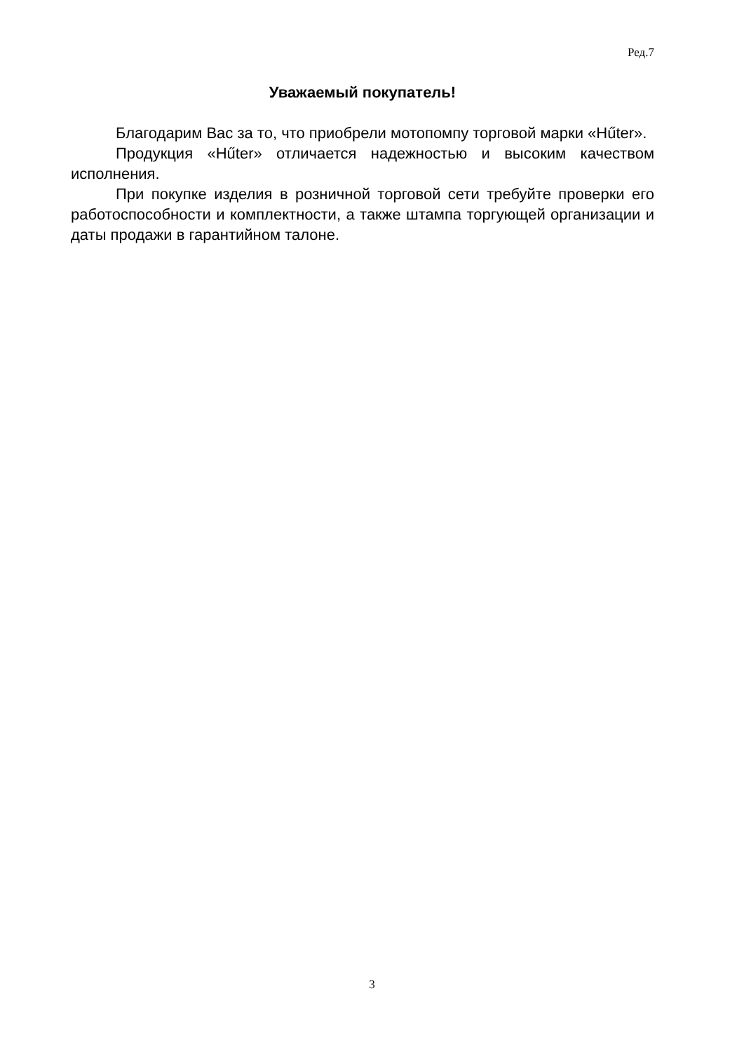Ред.7
Уважаемый покупатель!
Благодарим Вас за то, что приобрели мотопомпу торговой марки «Hűter».
Продукция «Hűter» отличается надежностью и высоким качеством исполнения.
При покупке изделия в розничной торговой сети требуйте проверки его работоспособности и комплектности, а также штампа торгующей организации и даты продажи в гарантийном талоне.
3